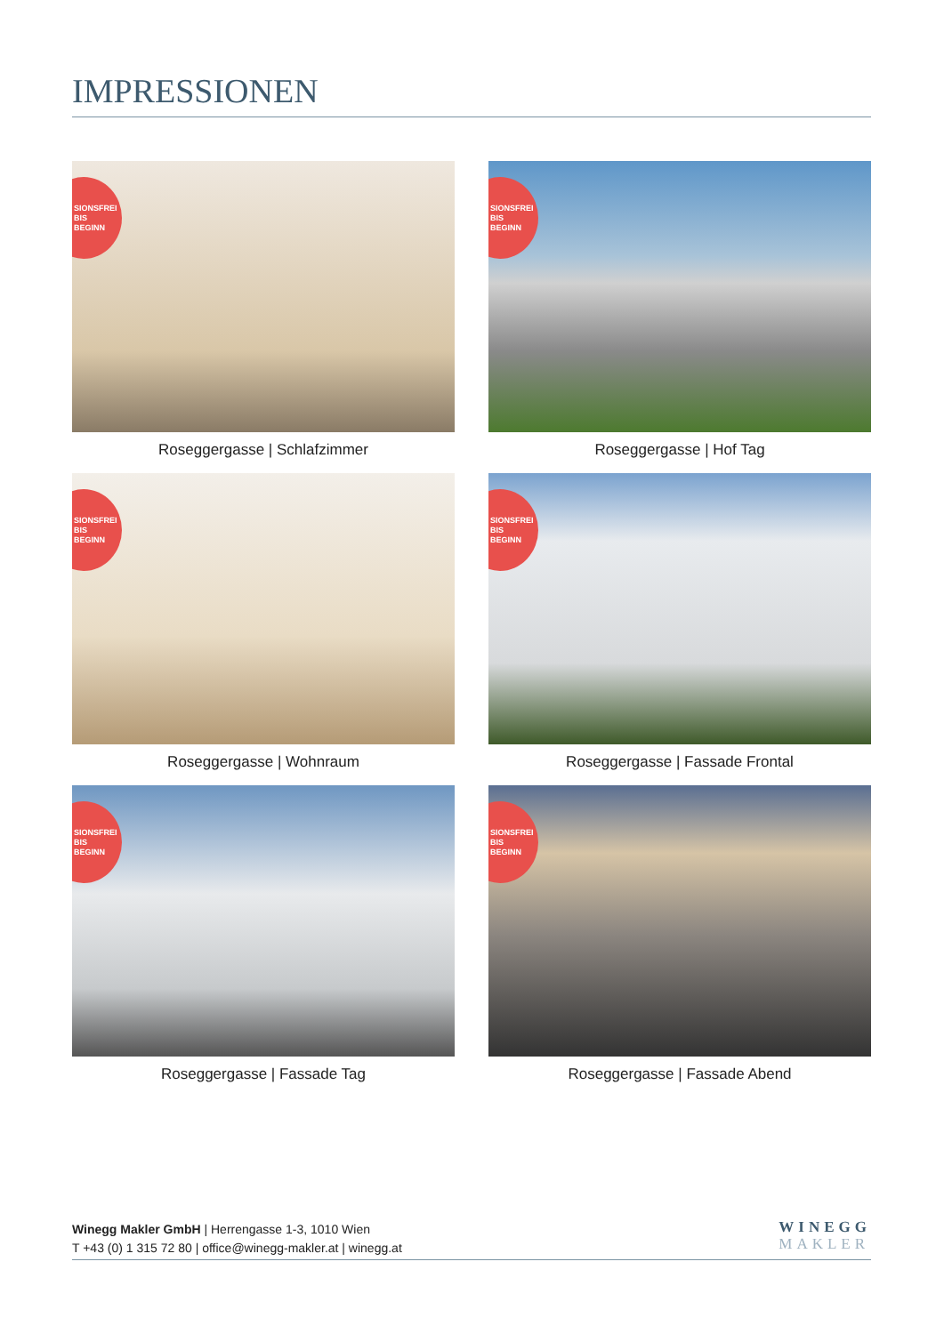IMPRESSIONEN
SIONSFREI
BIS
BEGINN
Roseggergasse | Schlafzimmer
SIONSFREI
BIS
BEGINN
Roseggergasse | Hof Tag
SIONSFREI
BIS
BEGINN
Roseggergasse | Wohnraum
SIONSFREI
BIS
BEGINN
Roseggergasse | Fassade Frontal
SIONSFREI
BIS
BEGINN
Roseggergasse | Fassade Tag
SIONSFREI
BIS
BEGINN
Roseggergasse | Fassade Abend
Winegg Makler GmbH | Herrengasse 1-3, 1010 Wien
T +43 (0) 1 315 72 80 | office@winegg-makler.at | winegg.at
WINEGG
MAKLER